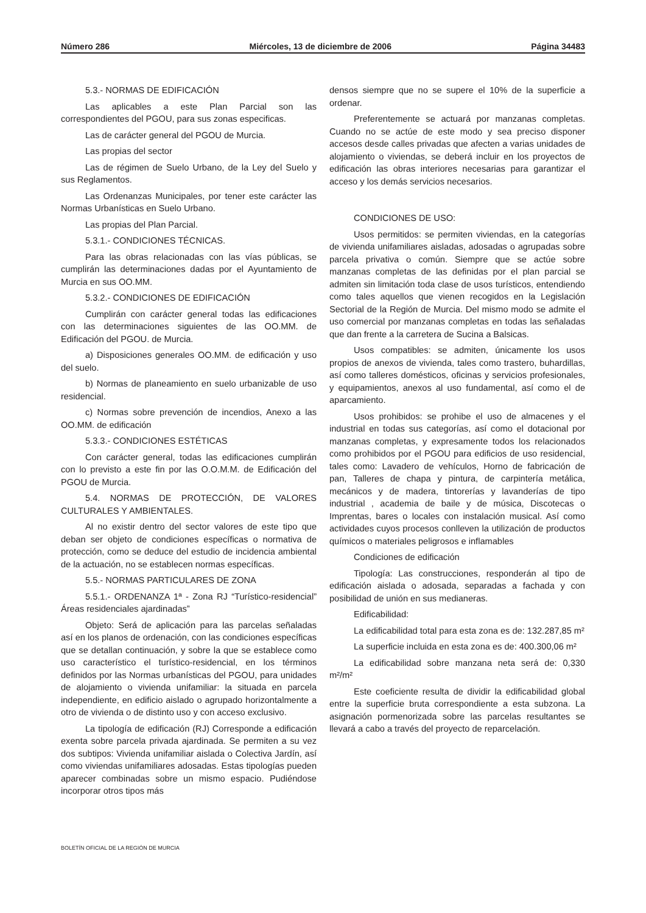Número 286 Miércoles, 13 de diciembre de 2006 Página 34483
5.3.- NORMAS DE EDIFICACIÓN
Las aplicables a este Plan Parcial son las correspondientes del PGOU, para sus zonas especificas.
Las de carácter general del PGOU de Murcia.
Las propias del sector
Las de régimen de Suelo Urbano, de la Ley del Suelo y sus Reglamentos.
Las Ordenanzas Municipales, por tener este carácter las Normas Urbanísticas en Suelo Urbano.
Las propias del Plan Parcial.
5.3.1.- CONDICIONES TÉCNICAS.
Para las obras relacionadas con las vías públicas, se cumplirán las determinaciones dadas por el Ayuntamiento de Murcia en sus OO.MM.
5.3.2.- CONDICIONES DE EDIFICACIÓN
Cumplirán con carácter general todas las edificaciones con las determinaciones siguientes de las OO.MM. de Edificación del PGOU. de Murcia.
a) Disposiciones generales OO.MM. de edificación y uso del suelo.
b) Normas de planeamiento en suelo urbanizable de uso residencial.
c) Normas sobre prevención de incendios, Anexo a las OO.MM. de edificación
5.3.3.- CONDICIONES ESTÉTICAS
Con carácter general, todas las edificaciones cumplirán con lo previsto a este fin por las O.O.M.M. de Edificación del PGOU de Murcia.
5.4. NORMAS DE PROTECCIÓN, DE VALORES CULTURALES Y AMBIENTALES.
Al no existir dentro del sector valores de este tipo que deban ser objeto de condiciones específicas o normativa de protección, como se deduce del estudio de incidencia ambiental de la actuación, no se establecen normas específicas.
5.5.- NORMAS PARTICULARES DE ZONA
5.5.1.- ORDENANZA 1ª - Zona RJ “Turístico-residencial” Áreas residenciales ajardinadas”
Objeto: Será de aplicación para las parcelas señaladas así en los planos de ordenación, con las condiciones específicas que se detallan continuación, y sobre la que se establece como uso característico el turístico-residencial, en los términos definidos por las Normas urbanísticas del PGOU, para unidades de alojamiento o vivienda unifamiliar: la situada en parcela independiente, en edificio aislado o agrupado horizontalmente a otro de vivienda o de distinto uso y con acceso exclusivo.
La tipología de edificación (RJ) Corresponde a edificación exenta sobre parcela privada ajardinada. Se permiten a su vez dos subtipos: Vivienda unifamiliar aislada o Colectiva Jardín, así como viviendas unifamiliares adosadas. Estas tipologías pueden aparecer combinadas sobre un mismo espacio. Pudiéndose incorporar otros tipos más
densos siempre que no se supere el 10% de la superficie a ordenar.
Preferentemente se actuará por manzanas completas. Cuando no se actúe de este modo y sea preciso disponer accesos desde calles privadas que afecten a varias unidades de alojamiento o viviendas, se deberá incluir en los proyectos de edificación las obras interiores necesarias para garantizar el acceso y los demás servicios necesarios.
CONDICIONES DE USO:
Usos permitidos: se permiten viviendas, en la categorías de vivienda unifamiliares aisladas, adosadas o agrupadas sobre parcela privativa o común. Siempre que se actúe sobre manzanas completas de las definidas por el plan parcial se admiten sin limitación toda clase de usos turísticos, entendiendo como tales aquellos que vienen recogidos en la Legislación Sectorial de la Región de Murcia. Del mismo modo se admite el uso comercial por manzanas completas en todas las señaladas que dan frente a la carretera de Sucina a Balsicas.
Usos compatibles: se admiten, únicamente los usos propios de anexos de vivienda, tales como trastero, buhardillas, así como talleres domésticos, oficinas y servicios profesionales, y equipamientos, anexos al uso fundamental, así como el de aparcamiento.
Usos prohibidos: se prohibe el uso de almacenes y el industrial en todas sus categorías, así como el dotacional por manzanas completas, y expresamente todos los relacionados como prohibidos por el PGOU para edificios de uso residencial, tales como: Lavadero de vehículos, Horno de fabricación de pan, Talleres de chapa y pintura, de carpintería metálica, mecánicos y de madera, tintorerías y lavanderías de tipo industrial , academia de baile y de música, Discotecas o Imprentas, bares o locales con instalación musical. Así como actividades cuyos procesos conlleven la utilización de productos químicos o materiales peligrosos e inflamables
Condiciones de edificación
Tipología: Las construcciones, responderán al tipo de edificación aislada o adosada, separadas a fachada y con posibilidad de unión en sus medianeras.
Edificabilidad:
La edificabilidad total para esta zona es de: 132.287,85 m²
La superficie incluida en esta zona es de: 400.300,06 m²
La edificabilidad sobre manzana neta será de: 0,330 m²/m²
Este coeficiente resulta de dividir la edificabilidad global entre la superficie bruta correspondiente a esta subzona. La asignación pormenorizada sobre las parcelas resultantes se llevará a cabo a través del proyecto de reparcelación.
BOLETÍN OFICIAL DE LA REGIÓN DE MURCIA